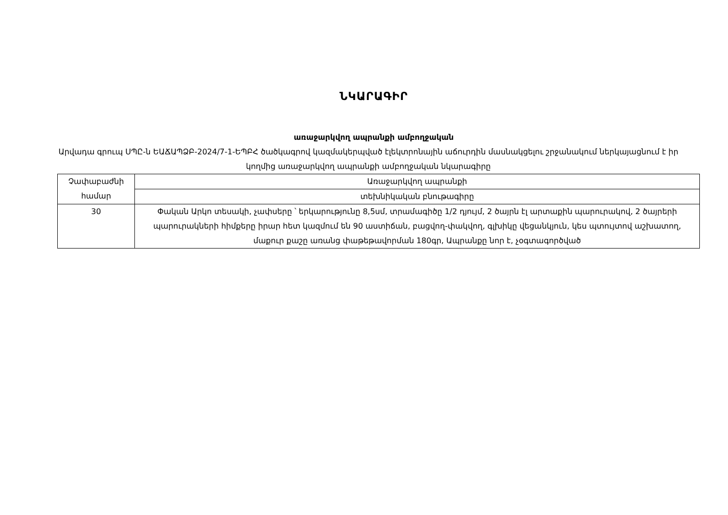ՆԿԱՐԱԳԻՐ
առաջարկվող ապրանքի ամբողջական
Արվադա գրուպ ՍՊԸ-ն ԵԱՃԱՊՁԲ-2024/7-1-ԵՊԲՀ ծածկագրով կազմակերպված էլեկտրոնային աճուրդին մասնակցելու շրջանակում ներկայացնում է իր կողմից առաջարկվող ապրանքի ամբողջական նկարագիրը
| Չափաբաժնի համար | Առաջարկվող ապրանքի |
| | տեխնիկական բնութագիրը |
| 30 | Փական Արկո տեսակի, չափսերը ՝ երկարությունը 8,5սմ, տրամագիծը 1/2 դյույմ, 2 ծայրն էլ արտաքին պարուրակով, 2 ծայրերի պարուրակների հիմքերը իրար հետ կազմում են 90 աստիճան, բացվող-փակվող, գլխիկը վեցանկյուն, կես պտույտով աշխատող, մաքուր քաշը առանց փաթեթավորման 180գր, Ապրանքը նոր է, չօգտագործված |